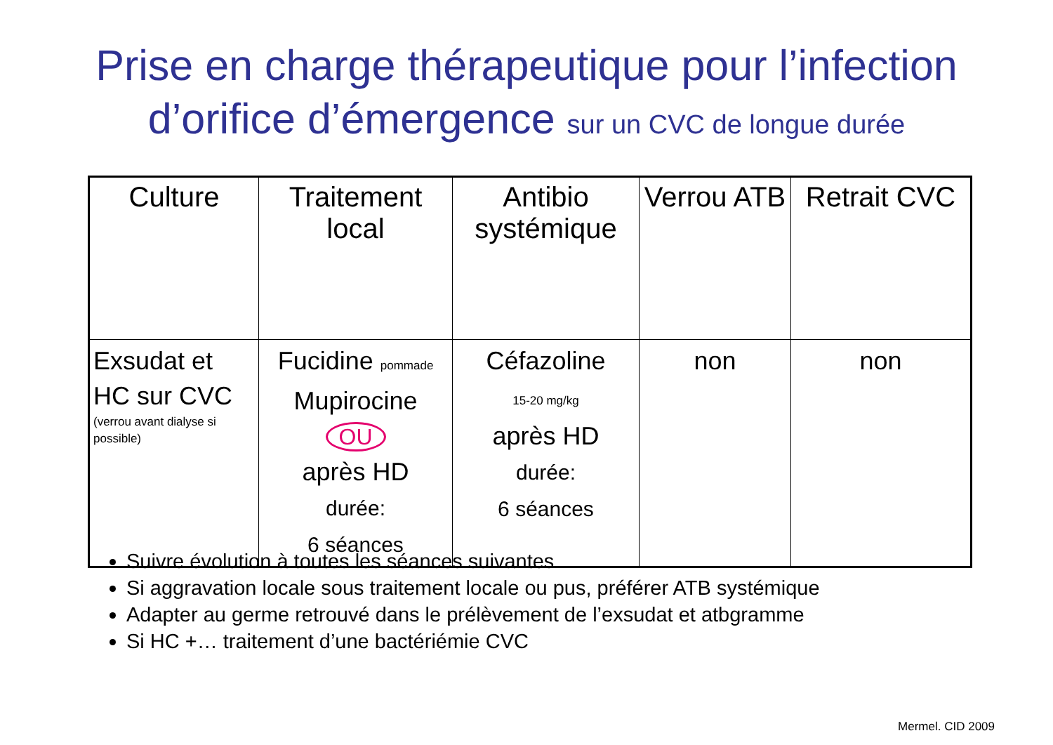Prise en charge thérapeutique pour l’infection
d’orifice d’émergence sur un CVC de longue durée
| Culture | Traitement local | Antibio systémique | Verrou ATB | Retrait CVC |
| --- | --- | --- | --- | --- |
| Exsudat et HC sur CVC (verrou avant dialyse si possible) | Fucidine pommade Mupirocine OU après HD durée: 6 séances | Céfazoline 15-20 mg/kg après HD durée: 6 séances | non | non |
Suivre évolution à toutes les séances suivantes
Si aggravation locale sous traitement locale ou pus, préférer ATB systémique
Adapter au germe retrouvé dans le prélèvement de l’exsudat et atbgramme
Si HC +… traitement d’une bactériémie CVC
Mermel. CID 2009